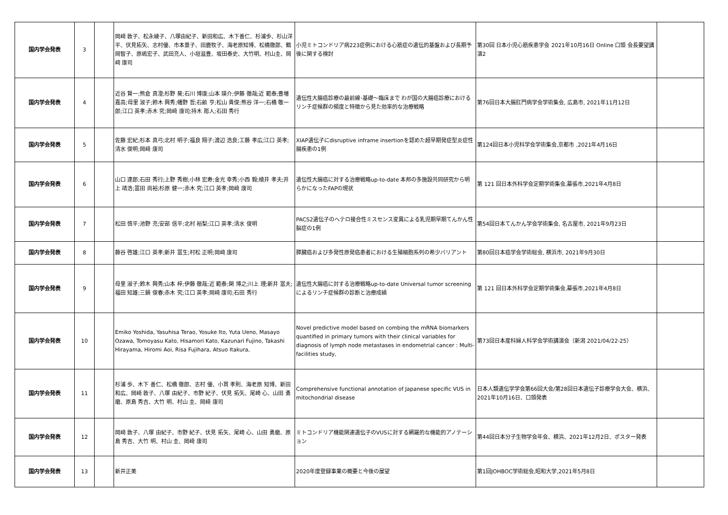| 国内学会発表 | 3 | | 岡﨑 敦子、松永綾子、八塚由紀子、新田和広、木下善仁、杉浦歩、杉山洋平、伏見拓矢、志村優、市本景子、田鹿牧子、海老原知博、松橋徹郎、鶴岡智子、原嶋宏子、武田充人、小垣滋豊、坂田泰史、大竹明、村山圭、岡﨑 康司 | 小児ミトコンドリア病223症例における心筋症の遺伝的基盤および長期予後に関する検討 | 第30回 日本小児心筋疾患学会 2021年10月16日 Online 口頭 会長要望講演2 | |
| 国内学会発表 | 4 | | 近谷 賢一;熊倉 真澄;杉野 葵;石川 博康;山本 瑛介;伊藤 徹哉;近 範泰;豊増 嘉高;母里 淑子;鈴木 興秀;幡野 哲;石畝 亨;松山 貴俊;熊谷 洋一;石橋 敬一郎;江口 英孝;赤木 究;岡﨑 康司;持木 彫人;石田 秀行 | 遺伝性大腸癌診療の最前線･基礎～臨床まで わが国の大腸癌診療におけるリンチ症候群の頻度と特徴から見た効率的な治療戦略 | 第76回日本大腸肛門病学会学術集会, 広島市, 2021年11月12日 | |
| 国内学会発表 | 5 | | 佐藤 宏紀;杉本 真弓;北村 明子;福良 翔子;渡辺 浩良;工藤 孝広;江口 英孝;清水 俊明;岡﨑 康司 | XIAP遺伝子にdisruptive inframe insertionを認めた超早期発症型炎症性腸疾患の1例 | 第124回日本小児科学会学術集会,京都市 ,2021年4月16日 | |
| 国内学会発表 | 6 | | 山口 達郎;石田 秀行;上野 秀樹;小林 宏寿;金光 幸秀;小西 毅;檜井 孝夫;井上 靖浩;冨田 尚裕;杉原 健一;赤木 究;江口 英孝;岡﨑 康司 | 遺伝性大腸癌に対する治療戦略up-to-date 本邦の多施設共同研究から明らかになったFAPの現状 | 第 121 回日本外科学会定期学術集会,幕張市,2021年4月8日 | |
| 国内学会発表 | 7 | | 松田 慎平;池野 充;安部 信平;北村 裕梨;江口 英孝;清水 俊明 | PACS2遺伝子のヘテロ接合性ミスセンス変異による乳児期早期てんかん性脳症の1例 | 第54回日本てんかん学会学術集会, 名古屋市, 2021年9月23日 | |
| 国内学会発表 | 8 | | 藤谷 啓雄;江口 英孝;新井 冨生;村松 正明;岡﨑 康司 | 膵臓癌および多発性原発癌患者における生殖細胞系列の希少バリアント | 第80回日本癌学会学術総会, 横浜市, 2021年9月30日 | |
| 国内学会発表 | 9 | | 母里 淑子;鈴木 興秀;山本 梓;伊藤 徹哉;近 範泰;関 博之;川上 理;新井 冨夫;福田 知雄;三鍋 俊春;赤木 究;江口 英孝;岡﨑 康司;石田 秀行 | 遺伝性大腸癌に対する治療戦略up-to-date Universal tumor screeningによるリンチ症候群の診断と治療成績 | 第 121 回日本外科学会定期学術集会,幕張市,2021年4月8日 | |
| 国内学会発表 | 10 | | Emiko Yoshida, Yasuhisa Terao, Yosuke Ito, Yuta Ueno, Masayo Ozawa, Tomoyasu Kato, Hisamori Kato, Kazunari Fujino, Takashi Hirayama, Hiromi Aoi, Risa Fujihara, Atsuo Itakura, | Novel predictive model based on combing the mRNA biomarkers quantified in primary tumors with their clinical variables for diagnosis of lymph node metastases in endometrial cancer : Multi-facilities study, | 第73回日本産科婦人科学会学術講演会（新潟 2021/04/22-25） | |
| 国内学会発表 | 11 | | 杉浦 歩、木下 善仁、松橋 徹郎、志村 優、小貫 孝則、海老原 知博、新田 和広、岡﨑 敦子、八塚 由紀子、市野 紀子、伏見 拓矢、尾崎 心、山田 勇磨、原島 秀吉、大竹 明、村山 圭、岡﨑 康司 | Comprehensive functional annotation of Japanese specific VUS in mitochondrial disease | 日本人類遺伝学学会第66回大会/第28回日本遺伝子診療学会大会、横浜、2021年10月16日、口頭発表 | |
| 国内学会発表 | 12 | | 岡﨑 敦子、八塚 由紀子、市野 紀子、伏見 拓矢、尾崎 心、山田 勇磨、原島 秀吉、大竹 明、村山 圭、岡﨑 康司 | ミトコンドリア機能関連遺伝子のVUSに対する網羅的な機能的アノテーション | 第44回日本分子生物学会年会、横浜、2021年12月2日、ポスター発表 | |
| 国内学会発表 | 13 | | 新井正美 | 2020年度登録事業の概要と今後の展望 | 第1回JOHBOC学術総会,昭和大学,2021年5月8日 | |